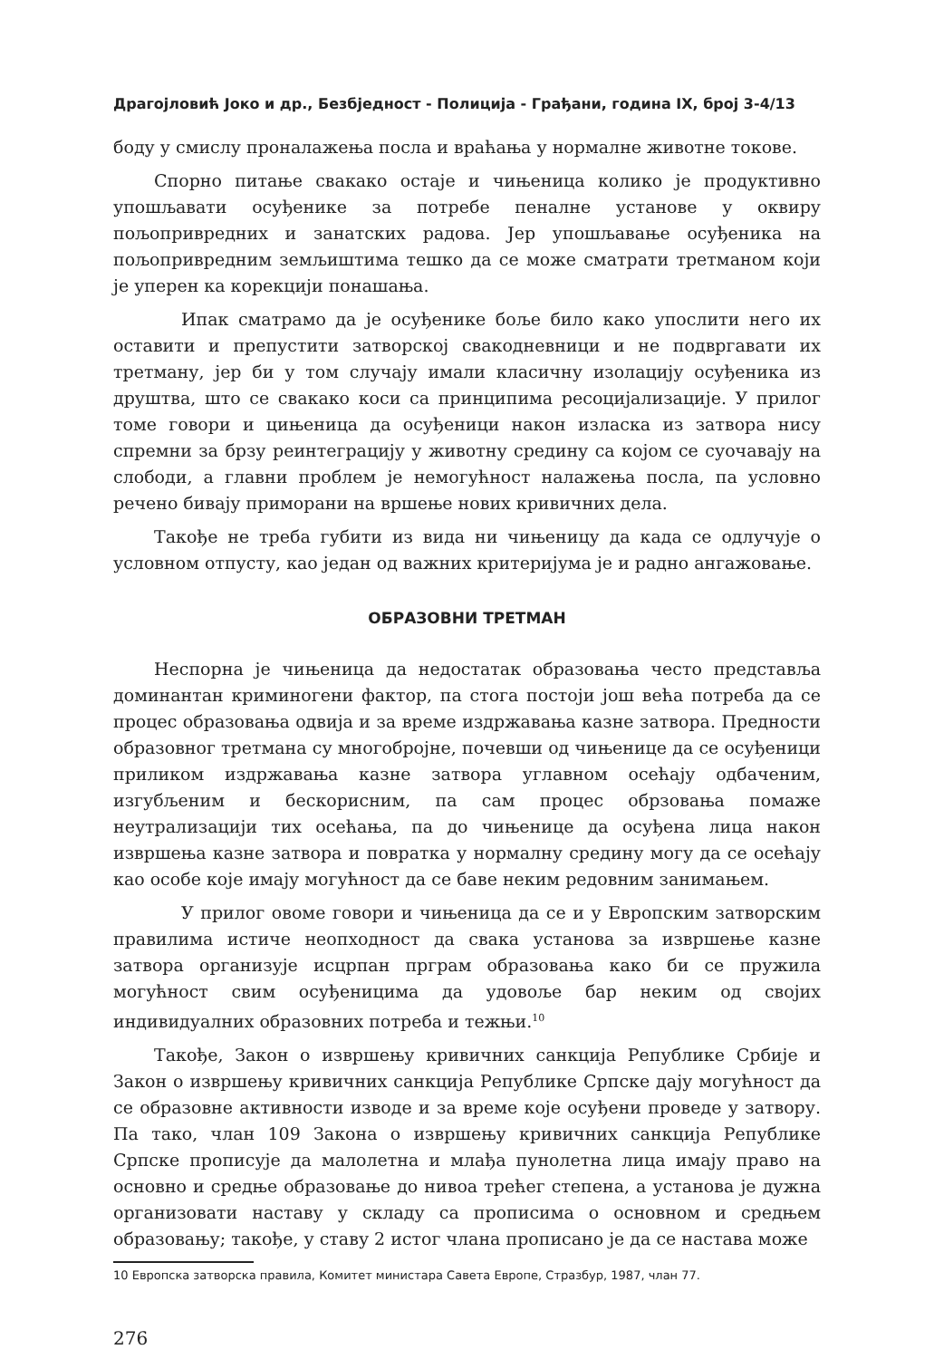Драгојловић Јоко и др., Безбједност - Полиција - Грађани, година IX, број 3-4/13
боду у смислу проналажења посла и враћања у нормалне животне токове.
Спорно питање свакако остаје и чињеница колико је продуктивно упошљавати осуђенике за потребе пеналне установе у оквиру пољопривредних и занатских радова. Јер упошљавање осуђеника на пољопривредним земљиштима тешко да се може сматрати третманом који је уперен ка корекцији понашања.
Ипак сматрамо да је осуђенике боље било како упослити него их оставити и препустити затворској свакодневници и не подвргавати их третману, јер би у том случају имали класичну изолацију осуђеника из друштва, што се свакако коси са принципима ресоцијализације. У прилог томе говори и цињеница да осуђеници након изласка из затвора нису спремни за брзу реинтеграцију у животну средину са којом се суочавају на слободи, а главни проблем је немогућност налажења посла, па условно речено бивају приморани на вршење нових кривичних дела.
Такође не треба губити из вида ни чињеницу да када се одлучује о условном отпусту, као један од важних критеријума је и радно ангажовање.
ОБРАЗОВНИ ТРЕТМАН
Неспорна је чињеница да недостатак образовања често представља доминантан криминогени фактор, па стога постоји још већа потреба да се процес образовања одвија и за време издржавања казне затвора. Предности образовног третмана су многобројне, почевши од чињенице да се осуђеници приликом издржавања казне затвора углавном осећају одбаченим, изгубљеним и бескорисним, па сам процес обрзовања помаже неутрализацији тих осећања, па до чињенице да осуђена лица након извршења казне затвора и повратка у нормалну средину могу да се осећају као особе које имају могућност да се баве неким редовним занимањем.
У прилог овоме говори и чињеница да се и у Европским затворским правилима истиче неопходност да свака установа за извршење казне затвора организује исцрпан прграм образовања како би се пружила могућност свим осуђеницима да удовоље бар неким од својих индивидуалних образовних потреба и тежњи.<sup>10</sup>
Такође, Закон о извршењу кривичних санкција Републике Србије и Закон о извршењу кривичних санкција Републике Српске дају могућност да се образовне активности изводе и за време које осуђени проведе у затвору. Па тако, члан 109 Закона о извршењу кривичних санкција Републике Српске прописује да малолетна и млађа пунолетна лица имају право на основно и средње образовање до нивоа трећег степена, а установа је дужна организовати наставу у складу са прописима о основном и средњем образовању; такође, у ставу 2 истог члана прописано је да се настава може
10 Европска затворска правила, Комитет министара Савета Европе, Стразбур, 1987, члан 77.
276